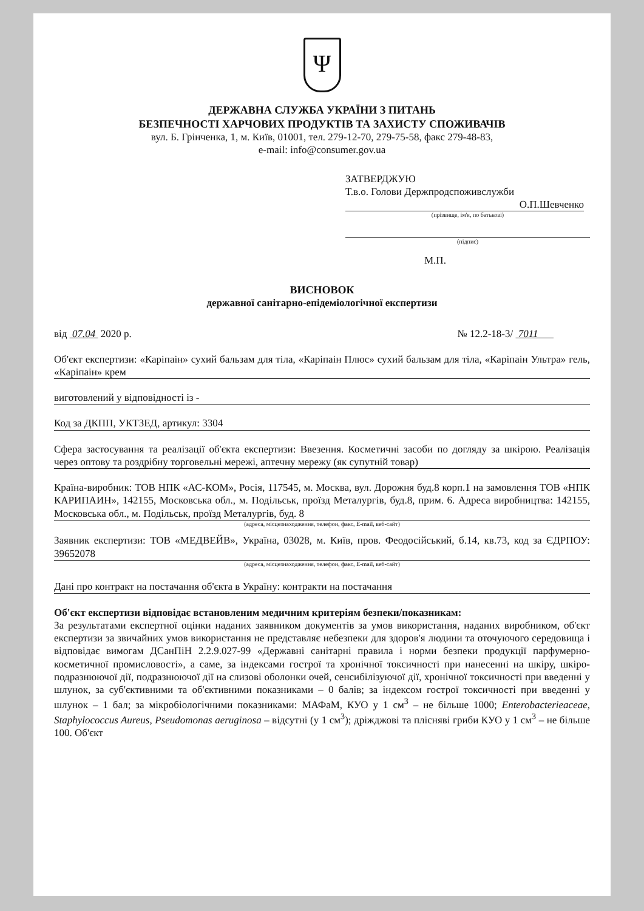Ψ
ДЕРЖАВНА СЛУЖБА УКРАЇНИ З ПИТАНЬ
БЕЗПЕЧНОСТІ ХАРЧОВИХ ПРОДУКТІВ ТА ЗАХИСТУ СПОЖИВАЧІВ
вул. Б. Грінченка, 1, м. Київ, 01001, тел. 279-12-70, 279-75-58, факс 279-48-83,
e-mail: info@consumer.gov.ua
ЗАТВЕРДЖУЮ
Т.в.о. Голови Держпродспоживслужби
О.П.Шевченко
(прізвище, ім'я, по батькові)
(підпис)
М.П.
ВИСНОВОК
державної санітарно-епідеміологічної експертизи
від 07.04 2020 р. № 12.2-18-3/ 7011
Об'єкт експертизи: «Каріпаін» сухий бальзам для тіла, «Каріпаін Плюс» сухий бальзам для тіла, «Каріпаін Ультра» гель, «Каріпаін» крем
виготовлений у відповідності із -
Код за ДКПП, УКТЗЕД, артикул: 3304
Сфера застосування та реалізації об'єкта експертизи: Ввезення. Косметичні засоби по догляду за шкірою. Реалізація через оптову та роздрібну торговельні мережі, аптечну мережу (як супутній товар)
Країна-виробник: ТОВ НПК «АС-КОМ», Росія, 117545, м. Москва, вул. Дорожня буд.8 корп.1 на замовлення ТОВ «НПК КАРИПАИН», 142155, Московська обл., м. Подільськ, проїзд Металургів, буд.8, прим. 6. Адреса виробництва: 142155, Московська обл., м. Подільськ, проїзд Металургів, буд. 8
(адреса, місцезнаходження, телефон, факс, E-mail, веб-сайт)
Заявник експертизи: ТОВ «МЕДВЕЙВ», Україна, 03028, м. Київ, пров. Феодосійський, б.14, кв.73, код за ЄДРПОУ: 39652078
(адреса, місцезнаходження, телефон, факс, E-mail, веб-сайт)
Дані про контракт на постачання об'єкта в Україну: контракти на постачання
Об'єкт експертизи відповідає встановленим медичним критеріям безпеки/показникам:
За результатами експертної оцінки наданих заявником документів за умов використання, наданих виробником, об'єкт експертизи за звичайних умов використання не представляє небезпеки для здоров'я людини та оточуючого середовища і відповідає вимогам ДСанПіН 2.2.9.027-99 «Державні санітарні правила і норми безпеки продукції парфумерно-косметичної промисловості», а саме, за індексами гострої та хронічної токсичності при нанесенні на шкіру, шкіро-подразнюючої дії, подразнюючої дії на слизові оболонки очей, сенсибілізуючої дії, хронічної токсичності при введенні у шлунок, за суб'єктивними та об'єктивними показниками – 0 балів; за індексом гострої токсичності при введенні у шлунок – 1 бал; за мікробіологічними показниками: МАФаМ, КУО у 1 см<sup>3</sup> – не більше 1000; Enterobacterieaceae, Staphylococcus Aureus, Pseudomonas aeruginosa – відсутні (у 1 см<sup>3</sup>); дріжджові та плісняві гриби КУО у 1 см<sup>3</sup> – не більше 100. Об'єкт